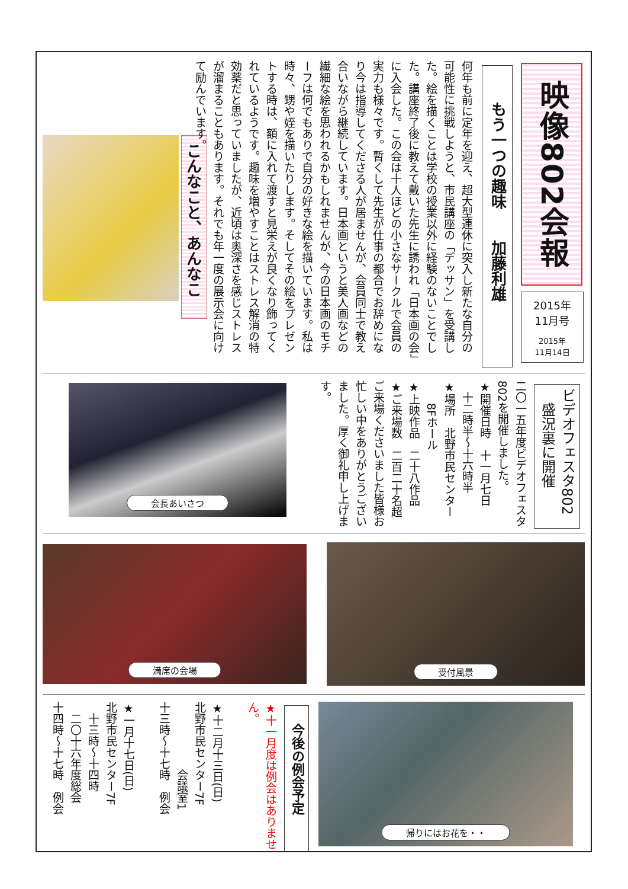映像802会報
2015年
11月号
2015年
11月14日
もう一つの趣味　　加藤利雄
何年も前に定年を迎え、超大型連休に突入し新たな自分の可能性に挑戦しようと、市民講座の「デッサン」を受講した。絵を描くことは学校の授業以外に経験のないことでした。講座終了後に教えて戴いた先生に誘われ「日本画の会」に入会した。この会は十人ほどの小さなサークルで会員の実力も様々です。暫くして先生が仕事の都合でお辞めになり今は指導してくださる人が居ませんが、会員同士で教え合いながら継続しています。日本画というと美人画などの繊細な絵を思われるかもしれませんが、今の日本画のモチーフは何でもありで自分の好きな絵を描いています。私は時々、甥や姪を描いたりします。そしてその絵をプレゼントする時は、額に入れて渡すと見栄えが良くなり飾ってくれているようです。趣味を増やすことはストレス解消の特効薬だと思っていましたが、近頃は奥深さを感じストレスが溜まることもあります。それでも年一度の展示会に向けて励んでいます。
こんなこと、あんなこと
ビデオフェスタ802
　盛況裏に開催
二〇一五年度ビデオフェスタ802を開催しました。
★開催日時　十一月七日
　十二時半～十六時半
★場所　北野市民センター
　　8Fホール
★上映作品　二十八作品
★ご来場数　二百二十名超
ご来場くださいました皆様お忙しい中をありがとうございました。厚く御礼申し上げます。
会長あいさつ
受付風景
満席の会場
帰りにはお花を・・
今後の例会予定
★十一月度は例会はありません。
★十二月十三日(日)
北野市民センター7F
　　　　　　会議室1
十三時～十七時　例会
★一月十七日(日)
北野市民センター7F
　十三時～十四時
　二〇十六年度総会
十四時～十七時　例会